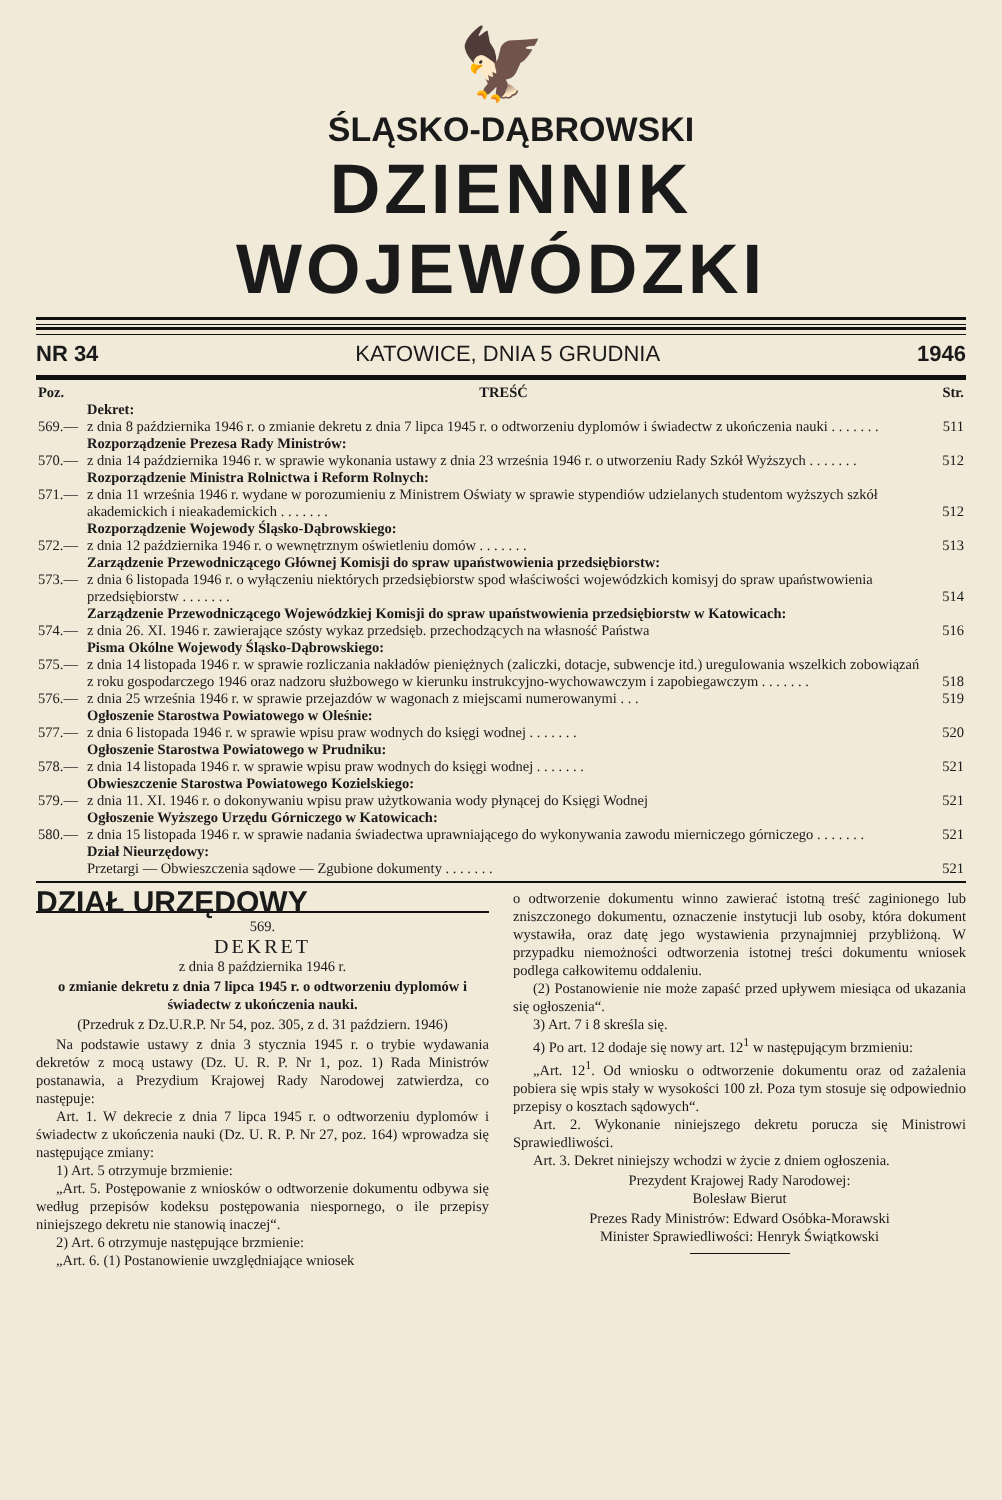🦅
ŚLĄSKO-DĄBROWSKI
DZIENNIK WOJEWÓDZKI
NR 34 KATOWICE, DNIA 5 GRUDNIA 1946
| Poz. | TREŚĆ | Str. |
| | Dekret: | |
| 569.— | z dnia 8 października 1946 r. o zmianie dekretu z dnia 7 lipca 1945 r. o odtworzeniu dyplomów i świadectw z ukończenia nauki . . . . . . . | 511 |
| | Rozporządzenie Prezesa Rady Ministrów: | |
| 570.— | z dnia 14 października 1946 r. w sprawie wykonania ustawy z dnia 23 września 1946 r. o utworzeniu Rady Szkół Wyższych . . . . . . . | 512 |
| | Rozporządzenie Ministra Rolnictwa i Reform Rolnych: | |
| 571.— | z dnia 11 września 1946 r. wydane w porozumieniu z Ministrem Oświaty w sprawie stypendiów udzielanych studentom wyższych szkół akademickich i nieakademickich . . . . . . . | 512 |
| | Rozporządzenie Wojewody Śląsko-Dąbrowskiego: | |
| 572.— | z dnia 12 października 1946 r. o wewnętrznym oświetleniu domów . . . . . . . | 513 |
| | Zarządzenie Przewodniczącego Głównej Komisji do spraw upaństwowienia przedsiębiorstw: | |
| 573.— | z dnia 6 listopada 1946 r. o wyłączeniu niektórych przedsiębiorstw spod właściwości wojewódzkich komisyj do spraw upaństwowienia przedsiębiorstw . . . . . . . | 514 |
| | Zarządzenie Przewodniczącego Wojewódzkiej Komisji do spraw upaństwowienia przedsiębiorstw w Katowicach: | |
| 574.— | z dnia 26. XI. 1946 r. zawierające szósty wykaz przedsięb. przechodzących na własność Państwa | 516 |
| | Pisma Okólne Wojewody Śląsko-Dąbrowskiego: | |
| 575.— | z dnia 14 listopada 1946 r. w sprawie rozliczania nakładów pieniężnych (zaliczki, dotacje, subwencje itd.) uregulowania wszelkich zobowiązań z roku gospodarczego 1946 oraz nadzoru służbowego w kierunku instrukcyjno-wychowawczym i zapobiegawczym . . . . . . . | 518 |
| 576.— | z dnia 25 września 1946 r. w sprawie przejazdów w wagonach z miejscami numerowanymi . . . | 519 |
| | Ogłoszenie Starostwa Powiatowego w Oleśnie: | |
| 577.— | z dnia 6 listopada 1946 r. w sprawie wpisu praw wodnych do księgi wodnej . . . . . . . | 520 |
| | Ogłoszenie Starostwa Powiatowego w Prudniku: | |
| 578.— | z dnia 14 listopada 1946 r. w sprawie wpisu praw wodnych do księgi wodnej . . . . . . . | 521 |
| | Obwieszczenie Starostwa Powiatowego Kozielskiego: | |
| 579.— | z dnia 11. XI. 1946 r. o dokonywaniu wpisu praw użytkowania wody płynącej do Księgi Wodnej | 521 |
| | Ogłoszenie Wyższego Urzędu Górniczego w Katowicach: | |
| 580.— | z dnia 15 listopada 1946 r. w sprawie nadania świadectwa uprawniającego do wykonywania zawodu mierniczego górniczego . . . . . . . | 521 |
| | Dział Nieurzędowy: | |
| | Przetargi — Obwieszczenia sądowe — Zgubione dokumenty . . . . . . . | 521 |
DZIAŁ URZĘDOWY
569.
DEKRET
z dnia 8 października 1946 r.
o zmianie dekretu z dnia 7 lipca 1945 r. o odtworzeniu dyplomów i świadectw z ukończenia nauki.
(Przedruk z Dz.U.R.P. Nr 54, poz. 305, z d. 31 październ. 1946)
Na podstawie ustawy z dnia 3 stycznia 1945 r. o trybie wydawania dekretów z mocą ustawy (Dz. U. R. P. Nr 1, poz. 1) Rada Ministrów postanawia, a Prezydium Krajowej Rady Narodowej zatwierdza, co następuje:
Art. 1. W dekrecie z dnia 7 lipca 1945 r. o odtworzeniu dyplomów i świadectw z ukończenia nauki (Dz. U. R. P. Nr 27, poz. 164) wprowadza się następujące zmiany:
1) Art. 5 otrzymuje brzmienie:
„Art. 5. Postępowanie z wniosków o odtworzenie dokumentu odbywa się według przepisów kodeksu postępowania niespornego, o ile przepisy niniejszego dekretu nie stanowią inaczej“.
2) Art. 6 otrzymuje następujące brzmienie:
„Art. 6. (1) Postanowienie uwzględniające wniosek
o odtworzenie dokumentu winno zawierać istotną treść zaginionego lub zniszczonego dokumentu, oznaczenie instytucji lub osoby, która dokument wystawiła, oraz datę jego wystawienia przynajmniej przybliżoną. W przypadku niemożności odtworzenia istotnej treści dokumentu wniosek podlega całkowitemu oddaleniu.
(2) Postanowienie nie może zapaść przed upływem miesiąca od ukazania się ogłoszenia“.
3) Art. 7 i 8 skreśla się.
4) Po art. 12 dodaje się nowy art. 12<sup>1</sup> w następującym brzmieniu:
„Art. 12<sup>1</sup>. Od wniosku o odtworzenie dokumentu oraz od zażalenia pobiera się wpis stały w wysokości 100 zł. Poza tym stosuje się odpowiednio przepisy o kosztach sądowych“.
Art. 2. Wykonanie niniejszego dekretu porucza się Ministrowi Sprawiedliwości.
Art. 3. Dekret niniejszy wchodzi w życie z dniem ogłoszenia.
Prezydent Krajowej Rady Narodowej:
Bolesław Bierut
Prezes Rady Ministrów: Edward Osóbka-Morawski
Minister Sprawiedliwości: Henryk Świątkowski